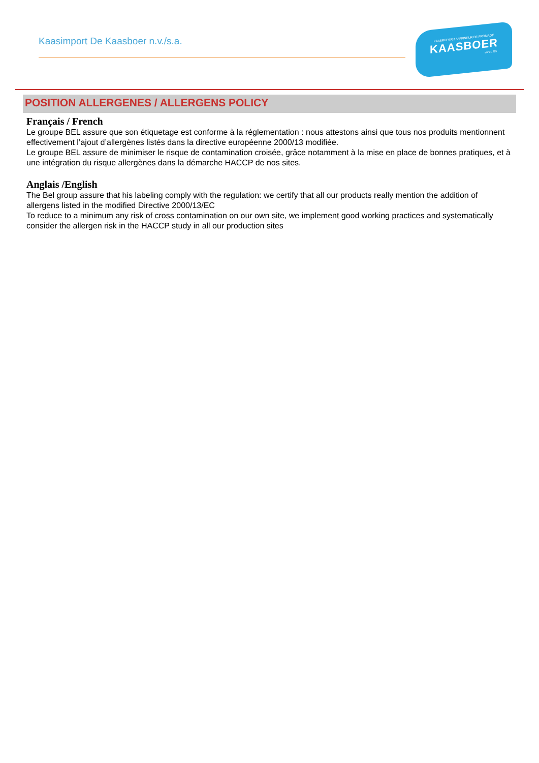Kaasimport De Kaasboer n.v./s.a.
KAASRIJPERIJ / AFFINEUR DE FROMAGE
KAASBOER
anno 1925
POSITION ALLERGENES / ALLERGENS POLICY
Français / French
Le groupe BEL assure que son étiquetage est conforme à la réglementation : nous attestons ainsi que tous nos produits mentionnent effectivement l’ajout d’allergènes listés dans la directive européenne 2000/13 modifiée.
Le groupe BEL assure de minimiser le risque de contamination croisée, grâce notamment à la mise en place de bonnes pratiques, et à une intégration du risque allergènes dans la démarche HACCP de nos sites.
Anglais /English
The Bel group assure that his labeling comply with the regulation: we certify that all our products really mention the addition of allergens listed in the modified Directive 2000/13/EC
To reduce to a minimum any risk of cross contamination on our own site, we implement good working practices and systematically consider the allergen risk in the HACCP study in all our production sites